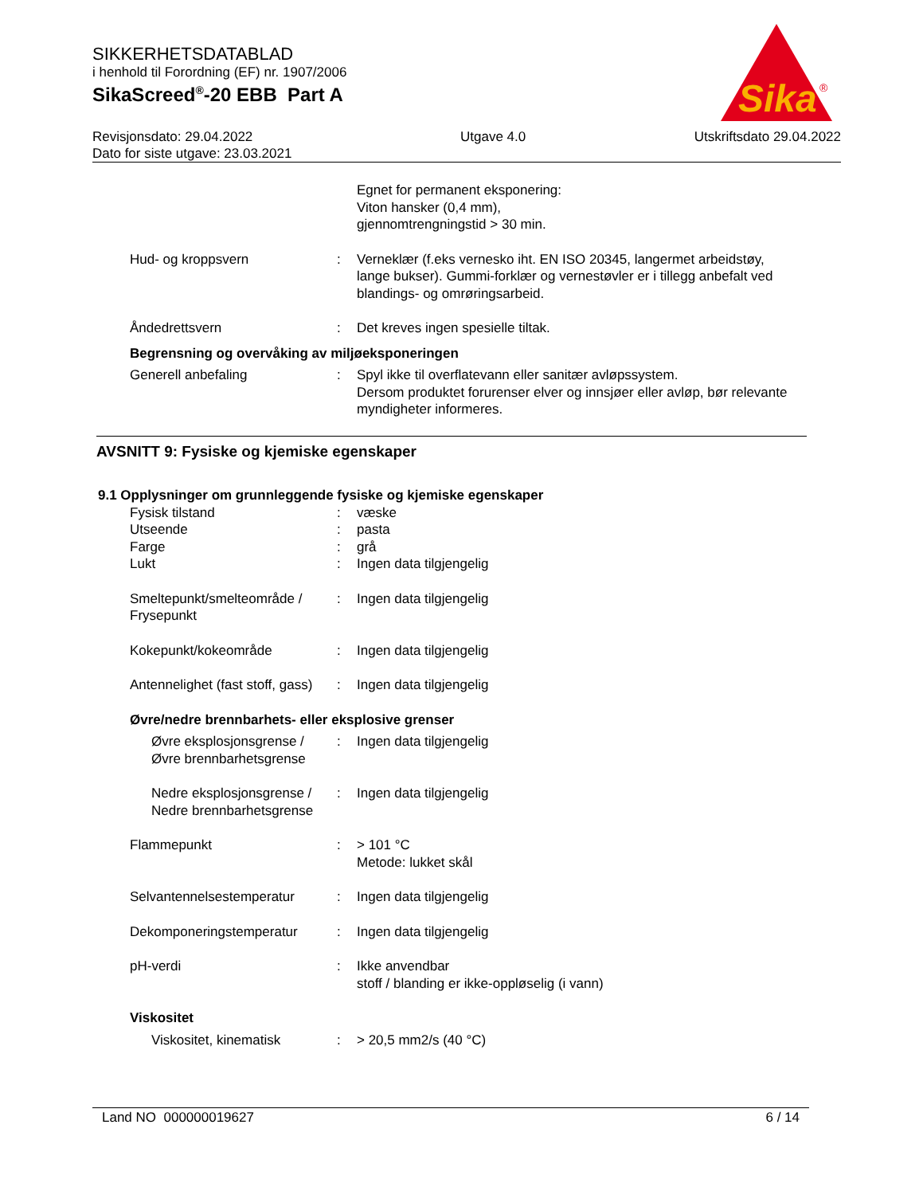SIKKERHETSDATABLAD
i henhold til Forordning (EF) nr. 1907/2006
SikaScreed<sup>®</sup>-20 EBB Part A
Revisjonsdato: 29.04.2022
Dato for siste utgave: 23.03.2021
Utgave 4.0 Utskriftsdato 29.04.2022
Sika
®
Egnet for permanent eksponering:
Viton hansker (0,4 mm),
gjennomtrengningstid > 30 min.
Hud- og kroppsvern : Verneklær (f.eks vernesko iht. EN ISO 20345, langermet arbeidstøy, lange bukser). Gummi-forklær og vernestøvler er i tillegg anbefalt ved blandings- og omrøringsarbeid.
Åndedrettsvern : Det kreves ingen spesielle tiltak.
Begrensning og overvåking av miljøeksponeringen
Generell anbefaling : Spyl ikke til overflatevann eller sanitær avløpssystem.
Dersom produktet forurenser elver og innsjøer eller avløp, bør relevante myndigheter informeres.
AVSNITT 9: Fysiske og kjemiske egenskaper
9.1 Opplysninger om grunnleggende fysiske og kjemiske egenskaper
Fysisk tilstand : væske
Utseende : pasta
Farge : grå
Lukt : Ingen data tilgjengelig
Smeltepunkt/smelteområde / Frysepunkt
: Ingen data tilgjengelig
Kokepunkt/kokeområde : Ingen data tilgjengelig
Antennelighet (fast stoff, gass)
: Ingen data tilgjengelig
Øvre/nedre brennbarhets- eller eksplosive grenser
Øvre eksplosjonsgrense / Øvre brennbarhetsgrense
: Ingen data tilgjengelig
Nedre eksplosjonsgrense / Nedre brennbarhetsgrense
: Ingen data tilgjengelig
Flammepunkt : > 101 °C
Metode: lukket skål
Selvantennelsestemperatur : Ingen data tilgjengelig
Dekomponeringstemperatur : Ingen data tilgjengelig
pH-verdi : Ikke anvendbar
stoff / blanding er ikke-oppløselig (i vann)
Viskositet
Viskositet, kinematisk : > 20,5 mm2/s (40 °C)
Land NO 000000019627 6 / 14